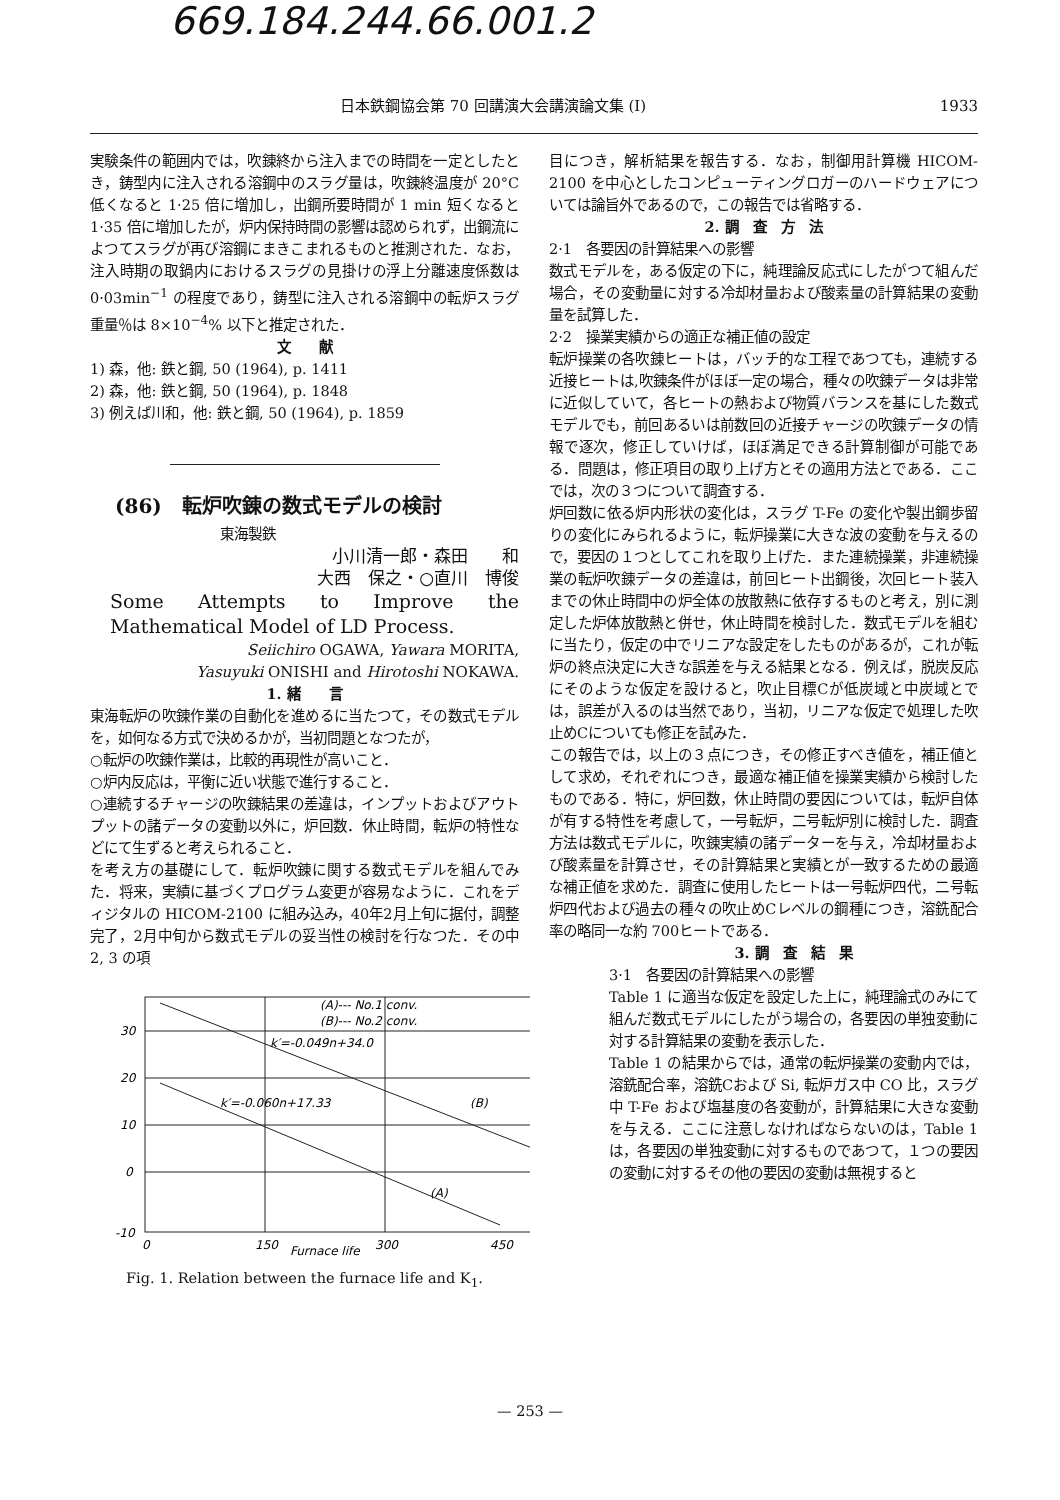669.184.244.66.001.2
日本鉄鋼協会第 70 回講演大会講演論文集 (I) 1933
実験条件の範囲内では，吹錬終から注入までの時間を一定としたとき，鋳型内に注入される溶鋼中のスラグ量は，吹錬終温度が 20°C 低くなると 1·25 倍に増加し，出鋼所要時間が 1 min 短くなると 1·35 倍に増加したが，炉内保持時間の影響は認められず，出鋼流によつてスラグが再び溶鋼にまきこまれるものと推測された．なお，注入時期の取鍋内におけるスラグの見掛けの浮上分離速度係数は 0·03min<sup>−1</sup> の程度であり，鋳型に注入される溶鋼中の転炉スラグ重量％は 8×10<sup>−4</sup>% 以下と推定された．
文　　献
1) 森，他: 鉄と鋼, 50 (1964), p. 1411
2) 森，他: 鉄と鋼, 50 (1964), p. 1848
3) 例えば川和，他: 鉄と鋼, 50 (1964), p. 1859
(86)　転炉吹錬の数式モデルの検討
東海製鉄
小川清一郎・森田　　和
大西　保之・○直川　博俊
Some Attempts to Improve the Mathematical Model of LD Process.
Seiichiro OGAWA, Yawara MORITA,
Yasuyuki ONISHI and Hirotoshi NOKAWA.
1. 緒　　言
東海転炉の吹錬作業の自動化を進めるに当たつて，その数式モデルを，如何なる方式で決めるかが，当初問題となつたが，
○転炉の吹錬作業は，比較的再現性が高いこと．
○炉内反応は，平衡に近い状態で進行すること．
○連続するチャージの吹錬結果の差違は，インプットおよびアウトプットの諸データの変動以外に，炉回数．休止時間，転炉の特性などにて生ずると考えられること．
を考え方の基礎にして．転炉吹錬に関する数式モデルを組んでみた．将来，実績に基づくプログラム変更が容易なように．これをディジタルの HICOM-2100 に組み込み，40年2月上旬に据付，調整完了，2月中旬から数式モデルの妥当性の検討を行なつた．その中 2, 3 の項
30
20
10
0
-10
0
150
300
450
(A)--- No.1 conv.
(B)--- No.2 conv.
k′=-0.049n+34.0
k′=-0.060n+17.33
(B)
(A)
Furnace life
Fig. 1. Relation between the furnace life and K<sub>1</sub>.
目につき，解析結果を報告する．なお，制御用計算機 HICOM-2100 を中心としたコンピューティングロガーのハードウェアについては論旨外であるので，この報告では省略する．
2. 調　査　方　法
2·1　各要因の計算結果への影響
数式モデルを，ある仮定の下に，純理論反応式にしたがつて組んだ場合，その変動量に対する冷却材量および酸素量の計算結果の変動量を試算した．
2·2　操業実績からの適正な補正値の設定
転炉操業の各吹錬ヒートは，バッチ的な工程であつても，連続する近接ヒートは,吹錬条件がほぼ一定の場合，種々の吹錬データは非常に近似していて，各ヒートの熱および物質バランスを基にした数式モデルでも，前回あるいは前数回の近接チャージの吹錬データの情報で逐次，修正していけば，ほぼ満足できる計算制御が可能である．問題は，修正項目の取り上げ方とその適用方法とである．ここでは，次の３つについて調査する．
炉回数に依る炉内形状の変化は，スラグ T-Fe の変化や製出鋼歩留りの変化にみられるように，転炉操業に大きな波の変動を与えるので，要因の１つとしてこれを取り上げた．また連続操業，非連続操業の転炉吹錬データの差違は，前回ヒート出鋼後，次回ヒート装入までの休止時間中の炉全体の放散熱に依存するものと考え，別に測定した炉体放散熱と併せ，休止時間を検討した．数式モデルを組むに当たり，仮定の中でリニアな設定をしたものがあるが，これが転炉の終点決定に大きな誤差を与える結果となる．例えば，脱炭反応にそのような仮定を設けると，吹止目標Cが低炭域と中炭域とでは，誤差が入るのは当然であり，当初，リニアな仮定で処理した吹止めCについても修正を試みた．
この報告では，以上の３点につき，その修正すべき値を，補正値として求め，それぞれにつき，最適な補正値を操業実績から検討したものである．特に，炉回数，休止時間の要因については，転炉自体が有する特性を考慮して，一号転炉，二号転炉別に検討した．調査方法は数式モデルに，吹錬実績の諸データーを与え，冷却材量および酸素量を計算させ，その計算結果と実績とが一致するための最適な補正値を求めた．調査に使用したヒートは一号転炉四代，二号転炉四代および過去の種々の吹止めCレベルの鋼種につき，溶銑配合率の略同一な約 700ヒートである．
3. 調　査　結　果
3·1　各要因の計算結果への影響
Table 1 に適当な仮定を設定した上に，純理論式のみにて組んだ数式モデルにしたがう場合の，各要因の単独変動に対する計算結果の変動を表示した．
Table 1 の結果からでは，通常の転炉操業の変動内では，溶銑配合率，溶銑Cおよび Si, 転炉ガス中 CO 比，スラグ中 T-Fe および塩基度の各変動が，計算結果に大きな変動を与える．ここに注意しなければならないのは，Table 1 は，各要因の単独変動に対するものであつて，１つの要因の変動に対するその他の要因の変動は無視すると
— 253 —